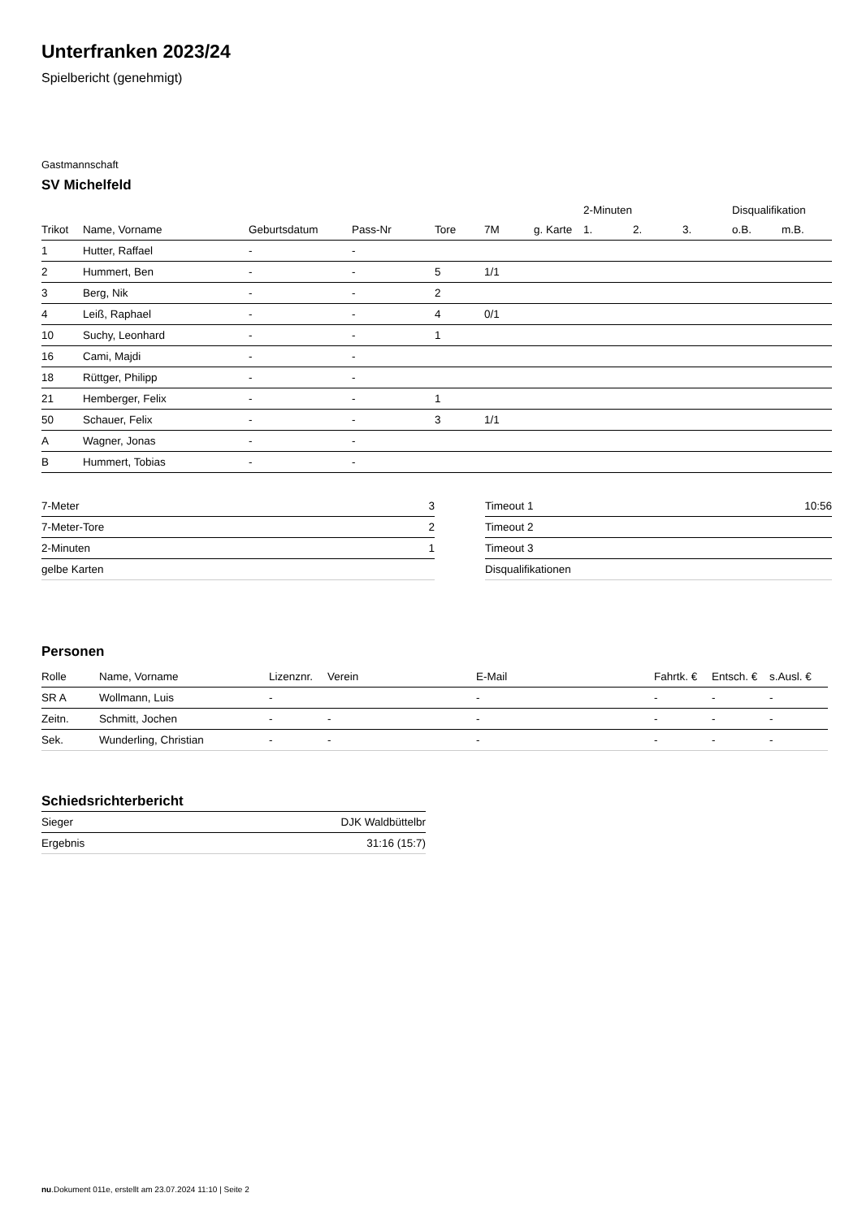Unterfranken 2023/24
Spielbericht (genehmigt)
Gastmannschaft
SV Michelfeld
| | | | | | | | 2-Minuten | | | Disqualifikation | |
| --- | --- | --- | --- | --- | --- | --- | --- | --- | --- | --- | --- |
| Trikot | Name, Vorname | Geburtsdatum | Pass-Nr | Tore | 7M | g. Karte | 1. | 2. | 3. | o.B. | m.B. |
| 1 | Hutter, Raffael | - | - | | | | | | | | |
| 2 | Hummert, Ben | - | - | 5 | 1/1 | | | | | | |
| 3 | Berg, Nik | - | - | 2 | | | | | | | |
| 4 | Leiß, Raphael | - | - | 4 | 0/1 | | | | | | |
| 10 | Suchy, Leonhard | - | - | 1 | | | | | | | |
| 16 | Cami, Majdi | - | - | | | | | | | | |
| 18 | Rüttger, Philipp | - | - | | | | | | | | |
| 21 | Hemberger, Felix | - | - | 1 | | | | | | | |
| 50 | Schauer, Felix | - | - | 3 | 1/1 | | | | | | |
| A | Wagner, Jonas | - | - | | | | | | | | |
| B | Hummert, Tobias | - | - | | | | | | | | |
| 7-Meter | 3 |
| 7-Meter-Tore | 2 |
| 2-Minuten | 1 |
| gelbe Karten | |
| Timeout 1 | 10:56 |
| Timeout 2 | |
| Timeout 3 | |
| Disqualifikationen | |
Personen
| Rolle | Name, Vorname | Lizenznr. | Verein | E-Mail | Fahrtk. € | Entsch. € | s.Ausl. € |
| --- | --- | --- | --- | --- | --- | --- | --- |
| SR A | Wollmann, Luis | - | | - | - | - | - |
| Zeitn. | Schmitt, Jochen | - | - | - | - | - | - |
| Sek. | Wunderling, Christian | - | - | - | - | - | - |
Schiedsrichterbericht
| Sieger | DJK Waldbüttelbr |
| Ergebnis | 31:16 (15:7) |
nu.Dokument 011e, erstellt am 23.07.2024 11:10 | Seite 2